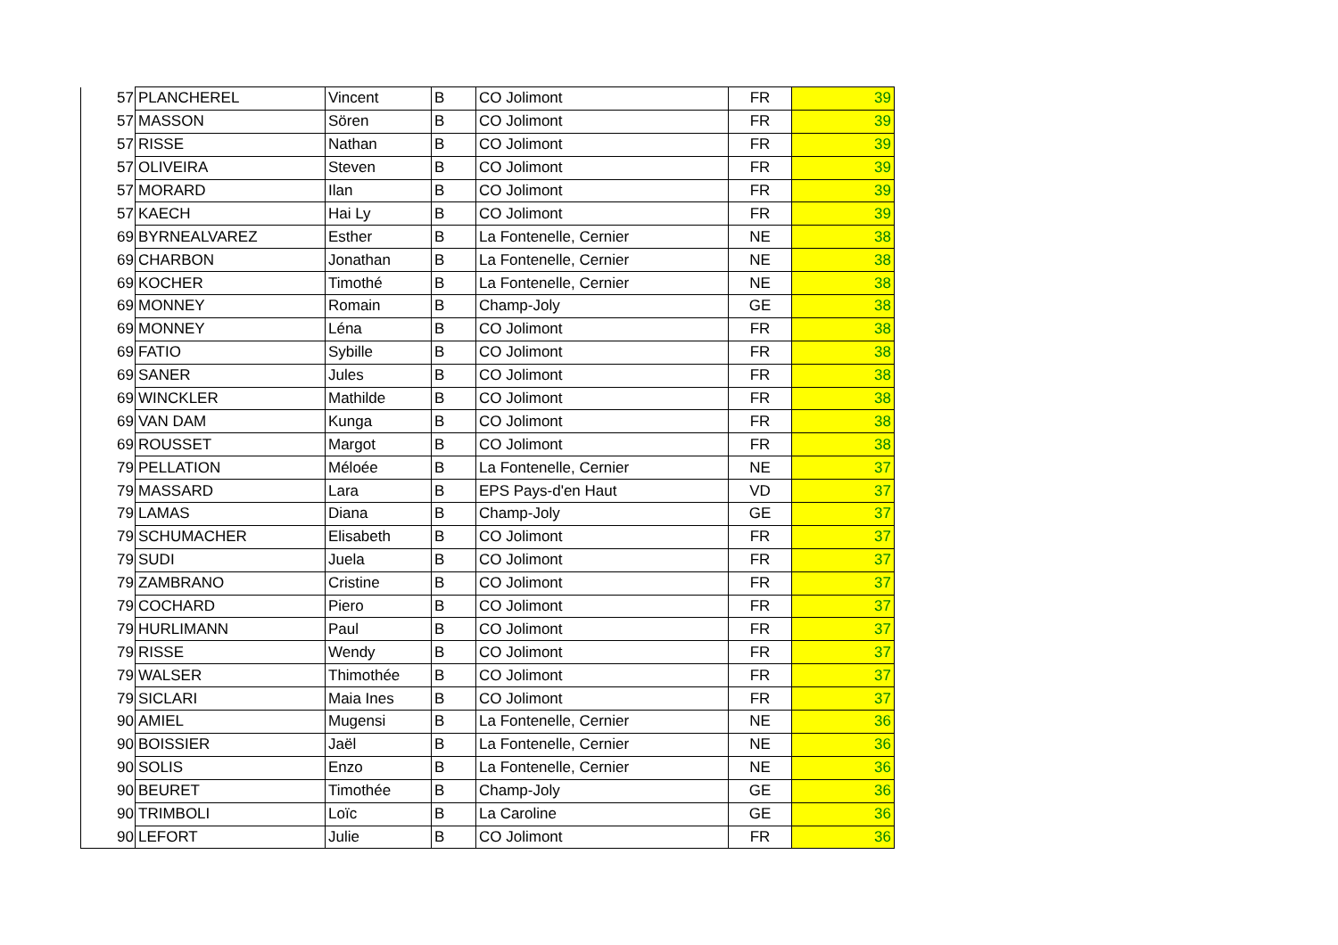| 57 | PLANCHEREL | Vincent | B | CO Jolimont | FR | 39 |
| 57 | MASSON | Sören | B | CO Jolimont | FR | 39 |
| 57 | RISSE | Nathan | B | CO Jolimont | FR | 39 |
| 57 | OLIVEIRA | Steven | B | CO Jolimont | FR | 39 |
| 57 | MORARD | Ilan | B | CO Jolimont | FR | 39 |
| 57 | KAECH | Hai Ly | B | CO Jolimont | FR | 39 |
| 69 | BYRNEALVAREZ | Esther | B | La Fontenelle, Cernier | NE | 38 |
| 69 | CHARBON | Jonathan | B | La Fontenelle, Cernier | NE | 38 |
| 69 | KOCHER | Timothé | B | La Fontenelle, Cernier | NE | 38 |
| 69 | MONNEY | Romain | B | Champ-Joly | GE | 38 |
| 69 | MONNEY | Léna | B | CO Jolimont | FR | 38 |
| 69 | FATIO | Sybille | B | CO Jolimont | FR | 38 |
| 69 | SANER | Jules | B | CO Jolimont | FR | 38 |
| 69 | WINCKLER | Mathilde | B | CO Jolimont | FR | 38 |
| 69 | VAN DAM | Kunga | B | CO Jolimont | FR | 38 |
| 69 | ROUSSET | Margot | B | CO Jolimont | FR | 38 |
| 79 | PELLATION | Méloée | B | La Fontenelle, Cernier | NE | 37 |
| 79 | MASSARD | Lara | B | EPS Pays-d'en Haut | VD | 37 |
| 79 | LAMAS | Diana | B | Champ-Joly | GE | 37 |
| 79 | SCHUMACHER | Elisabeth | B | CO Jolimont | FR | 37 |
| 79 | SUDI | Juela | B | CO Jolimont | FR | 37 |
| 79 | ZAMBRANO | Cristine | B | CO Jolimont | FR | 37 |
| 79 | COCHARD | Piero | B | CO Jolimont | FR | 37 |
| 79 | HURLIMANN | Paul | B | CO Jolimont | FR | 37 |
| 79 | RISSE | Wendy | B | CO Jolimont | FR | 37 |
| 79 | WALSER | Thimothée | B | CO Jolimont | FR | 37 |
| 79 | SICLARI | Maia Ines | B | CO Jolimont | FR | 37 |
| 90 | AMIEL | Mugensi | B | La Fontenelle, Cernier | NE | 36 |
| 90 | BOISSIER | Jaël | B | La Fontenelle, Cernier | NE | 36 |
| 90 | SOLIS | Enzo | B | La Fontenelle, Cernier | NE | 36 |
| 90 | BEURET | Timothée | B | Champ-Joly | GE | 36 |
| 90 | TRIMBOLI | Loïc | B | La Caroline | GE | 36 |
| 90 | LEFORT | Julie | B | CO Jolimont | FR | 36 |